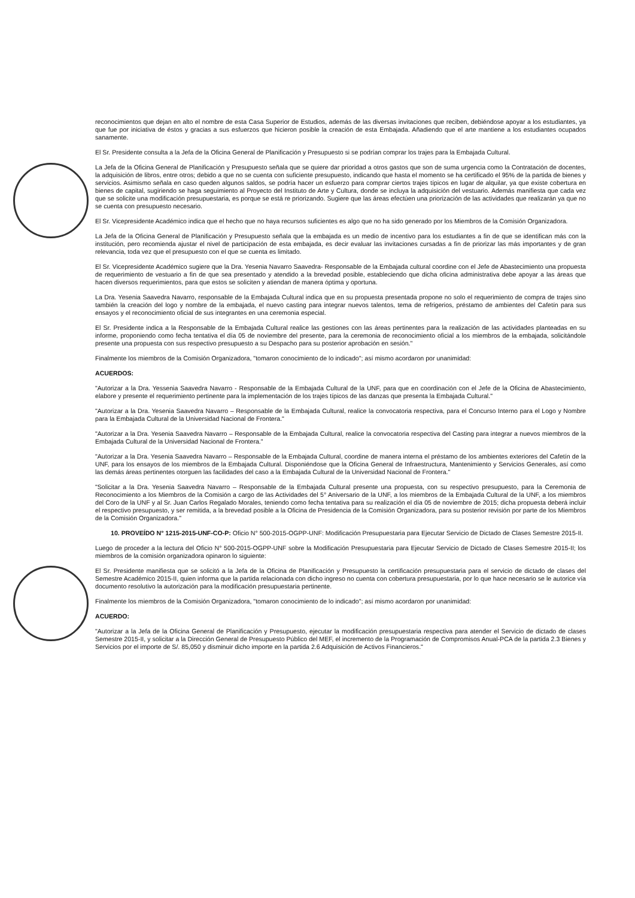reconocimientos que dejan en alto el nombre de esta Casa Superior de Estudios, además de las diversas invitaciones que reciben, debiéndose apoyar a los estudiantes, ya que fue por iniciativa de éstos y gracias a sus esfuerzos que hicieron posible la creación de esta Embajada. Añadiendo que el arte mantiene a los estudiantes ocupados sanamente.
El Sr. Presidente consulta a la Jefa de la Oficina General de Planificación y Presupuesto si se podrían comprar los trajes para la Embajada Cultural.
La Jefa de la Oficina General de Planificación y Presupuesto señala que se quiere dar prioridad a otros gastos que son de suma urgencia como la Contratación de docentes, la adquisición de libros, entre otros; debido a que no se cuenta con suficiente presupuesto, indicando que hasta el momento se ha certificado el 95% de la partida de bienes y servicios. Asimismo señala en caso queden algunos saldos, se podría hacer un esfuerzo para comprar ciertos trajes típicos en lugar de alquilar, ya que existe cobertura en bienes de capital, sugiriendo se haga seguimiento al Proyecto del Instituto de Arte y Cultura, donde se incluya la adquisición del vestuario. Además manifiesta que cada vez que se solicite una modificación presupuestaria, es porque se está re priorizando. Sugiere que las áreas efectúen una priorización de las actividades que realizarán ya que no se cuenta con presupuesto necesario.
El Sr. Vicepresidente Académico indica que el hecho que no haya recursos suficientes es algo que no ha sido generado por los Miembros de la Comisión Organizadora.
La Jefa de la Oficina General de Planificación y Presupuesto señala que la embajada es un medio de incentivo para los estudiantes a fin de que se identifican más con la institución, pero recomienda ajustar el nivel de participación de esta embajada, es decir evaluar las invitaciones cursadas a fin de priorizar las más importantes y de gran relevancia, toda vez que el presupuesto con el que se cuenta es limitado.
El Sr. Vicepresidente Académico sugiere que la Dra. Yesenia Navarro Saavedra- Responsable de la Embajada cultural coordine con el Jefe de Abastecimiento una propuesta de requerimiento de vestuario a fin de que sea presentado y atendido a la brevedad posible, estableciendo que dicha oficina administrativa debe apoyar a las áreas que hacen diversos requerimientos, para que estos se soliciten y atiendan de manera óptima y oportuna.
La Dra. Yesenia Saavedra Navarro, responsable de la Embajada Cultural indica que en su propuesta presentada propone no solo el requerimiento de compra de trajes sino también la creación del logo y nombre de la embajada, el nuevo casting para integrar nuevos talentos, tema de refrigerios, préstamo de ambientes del Cafetín para sus ensayos y el reconocimiento oficial de sus integrantes en una ceremonia especial.
El Sr. Presidente indica a la Responsable de la Embajada Cultural realice las gestiones con las áreas pertinentes para la realización de las actividades planteadas en su informe, proponiendo como fecha tentativa el día 05 de noviembre del presente, para la ceremonia de reconocimiento oficial a los miembros de la embajada, solicitándole presente una propuesta con sus respectivo presupuesto a su Despacho para su posterior aprobación en sesión."
Finalmente los miembros de la Comisión Organizadora, "tomaron conocimiento de lo indicado"; así mismo acordaron por unanimidad:
ACUERDOS:
"Autorizar a la Dra. Yessenia Saavedra Navarro - Responsable de la Embajada Cultural de la UNF, para que en coordinación con el Jefe de la Oficina de Abastecimiento, elabore y presente el requerimiento pertinente para la implementación de los trajes típicos de las danzas que presenta la Embajada Cultural."
"Autorizar a la Dra. Yesenia Saavedra Navarro – Responsable de la Embajada Cultural, realice la convocatoria respectiva, para el Concurso Interno para el Logo y Nombre para la Embajada Cultural de la Universidad Nacional de Frontera."
"Autorizar a la Dra. Yesenia Saavedra Navarro – Responsable de la Embajada Cultural, realice la convocatoria respectiva del Casting para integrar a nuevos miembros de la Embajada Cultural de la Universidad Nacional de Frontera."
"Autorizar a la Dra. Yesenia Saavedra Navarro – Responsable de la Embajada Cultural, coordine de manera interna el préstamo de los ambientes exteriores del Cafetín de la UNF, para los ensayos de los miembros de la Embajada Cultural. Disponiéndose que la Oficina General de Infraestructura, Mantenimiento y Servicios Generales, así como las demás áreas pertinentes otorguen las facilidades del caso a la Embajada Cultural de la Universidad Nacional de Frontera."
"Solicitar a la Dra. Yesenia Saavedra Navarro – Responsable de la Embajada Cultural presente una propuesta, con su respectivo presupuesto, para la Ceremonia de Reconocimiento a los Miembros de la Comisión a cargo de las Actividades del 5° Aniversario de la UNF, a los miembros de la Embajada Cultural de la UNF, a los miembros del Coro de la UNF y al Sr. Juan Carlos Regalado Morales, teniendo como fecha tentativa para su realización el día 05 de noviembre de 2015; dicha propuesta deberá incluir el respectivo presupuesto, y ser remitida, a la brevedad posible a la Oficina de Presidencia de la Comisión Organizadora, para su posterior revisión por parte de los Miembros de la Comisión Organizadora."
10. PROVEÍDO N° 1215-2015-UNF-CO-P: Oficio N° 500-2015-OGPP-UNF: Modificación Presupuestaria para Ejecutar Servicio de Dictado de Clases Semestre 2015-II.
Luego de proceder a la lectura del Oficio N° 500-2015-OGPP-UNF sobre la Modificación Presupuestaria para Ejecutar Servicio de Dictado de Clases Semestre 2015-II; los miembros de la comisión organizadora opinaron lo siguiente:
El Sr. Presidente manifiesta que se solicitó a la Jefa de la Oficina de Planificación y Presupuesto la certificación presupuestaria para el servicio de dictado de clases del Semestre Académico 2015-II, quien informa que la partida relacionada con dicho ingreso no cuenta con cobertura presupuestaria, por lo que hace necesario se le autorice vía documento resolutivo la autorización para la modificación presupuestaria pertinente.
Finalmente los miembros de la Comisión Organizadora, "tomaron conocimiento de lo indicado"; así mismo acordaron por unanimidad:
ACUERDO:
"Autorizar a la Jefa de la Oficina General de Planificación y Presupuesto, ejecutar la modificación presupuestaria respectiva para atender el Servicio de dictado de clases Semestre 2015-II, y solicitar a la Dirección General de Presupuesto Público del MEF, el incremento de la Programación de Compromisos Anual-PCA de la partida 2.3 Bienes y Servicios por el importe de S/. 85,050 y disminuir dicho importe en la partida 2.6 Adquisición de Activos Financieros."